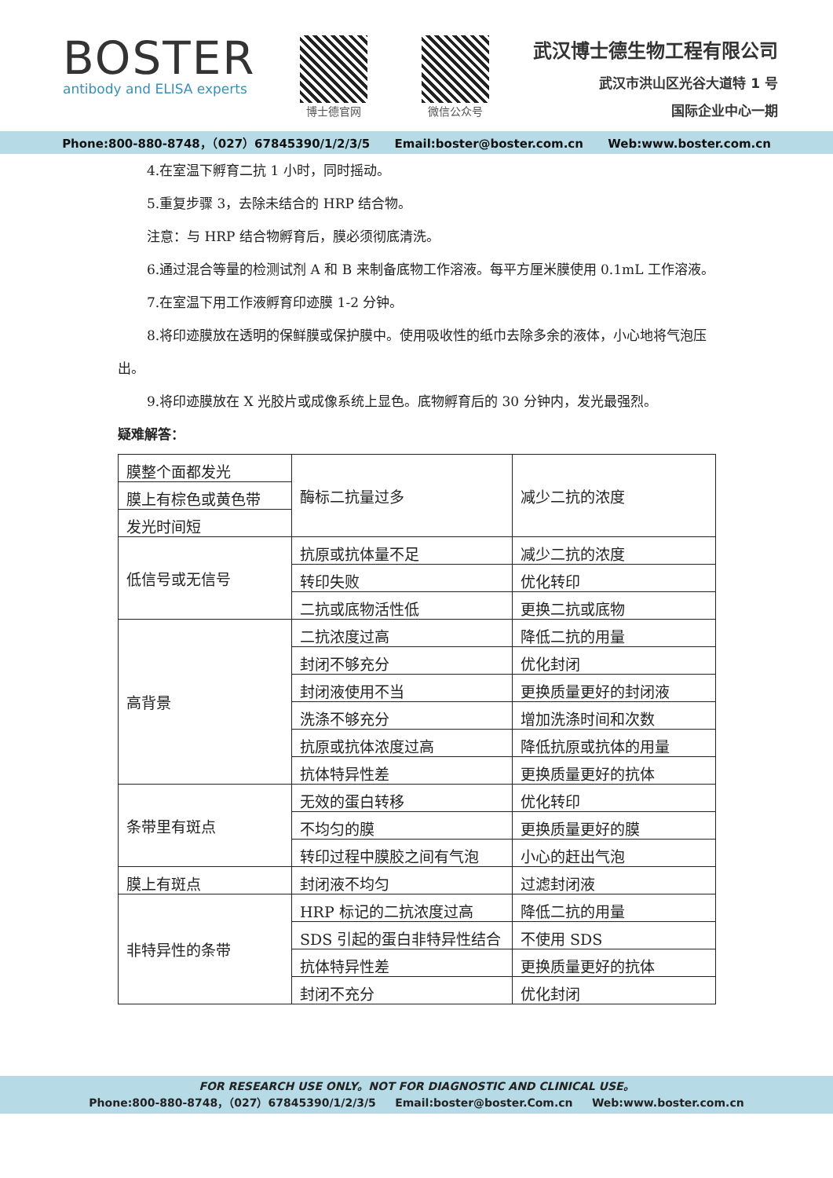BOSTER
antibody and ELISA experts
博士德官网 微信公众号
武汉博士德生物工程有限公司
武汉市洪山区光谷大道特 1 号
国际企业中心一期
Phone:800-880-8748，（027）67845390/1/2/3/5 Email:boster@boster.com.cn Web:www.boster.com.cn
4.在室温下孵育二抗 1 小时，同时摇动。
5.重复步骤 3，去除未结合的 HRP 结合物。
注意：与 HRP 结合物孵育后，膜必须彻底清洗。
6.通过混合等量的检测试剂 A 和 B 来制备底物工作溶液。每平方厘米膜使用 0.1mL 工作溶液。
7.在室温下用工作液孵育印迹膜 1-2 分钟。
8.将印迹膜放在透明的保鲜膜或保护膜中。使用吸收性的纸巾去除多余的液体，小心地将气泡压出。
9.将印迹膜放在 X 光胶片或成像系统上显色。底物孵育后的 30 分钟内，发光最强烈。
疑难解答：
| 膜整个面都发光 | 酶标二抗量过多 | 减少二抗的浓度 |
| 膜上有棕色或黄色带 | | |
| 发光时间短 | | |
| 低信号或无信号 | 抗原或抗体量不足 | 减少二抗的浓度 |
| | 转印失败 | 优化转印 |
| | 二抗或底物活性低 | 更换二抗或底物 |
| 高背景 | 二抗浓度过高 | 降低二抗的用量 |
| | 封闭不够充分 | 优化封闭 |
| | 封闭液使用不当 | 更换质量更好的封闭液 |
| | 洗涤不够充分 | 增加洗涤时间和次数 |
| | 抗原或抗体浓度过高 | 降低抗原或抗体的用量 |
| | 抗体特异性差 | 更换质量更好的抗体 |
| 条带里有斑点 | 无效的蛋白转移 | 优化转印 |
| | 不均匀的膜 | 更换质量更好的膜 |
| | 转印过程中膜胶之间有气泡 | 小心的赶出气泡 |
| 膜上有斑点 | 封闭液不均匀 | 过滤封闭液 |
| 非特异性的条带 | HRP 标记的二抗浓度过高 | 降低二抗的用量 |
| | SDS 引起的蛋白非特异性结合 | 不使用 SDS |
| | 抗体特异性差 | 更换质量更好的抗体 |
| | 封闭不充分 | 优化封闭 |
FOR RESEARCH USE ONLY。NOT FOR DIAGNOSTIC AND CLINICAL USE。
Phone:800-880-8748，（027）67845390/1/2/3/5 Email:boster@boster.Com.cn Web:www.boster.com.cn